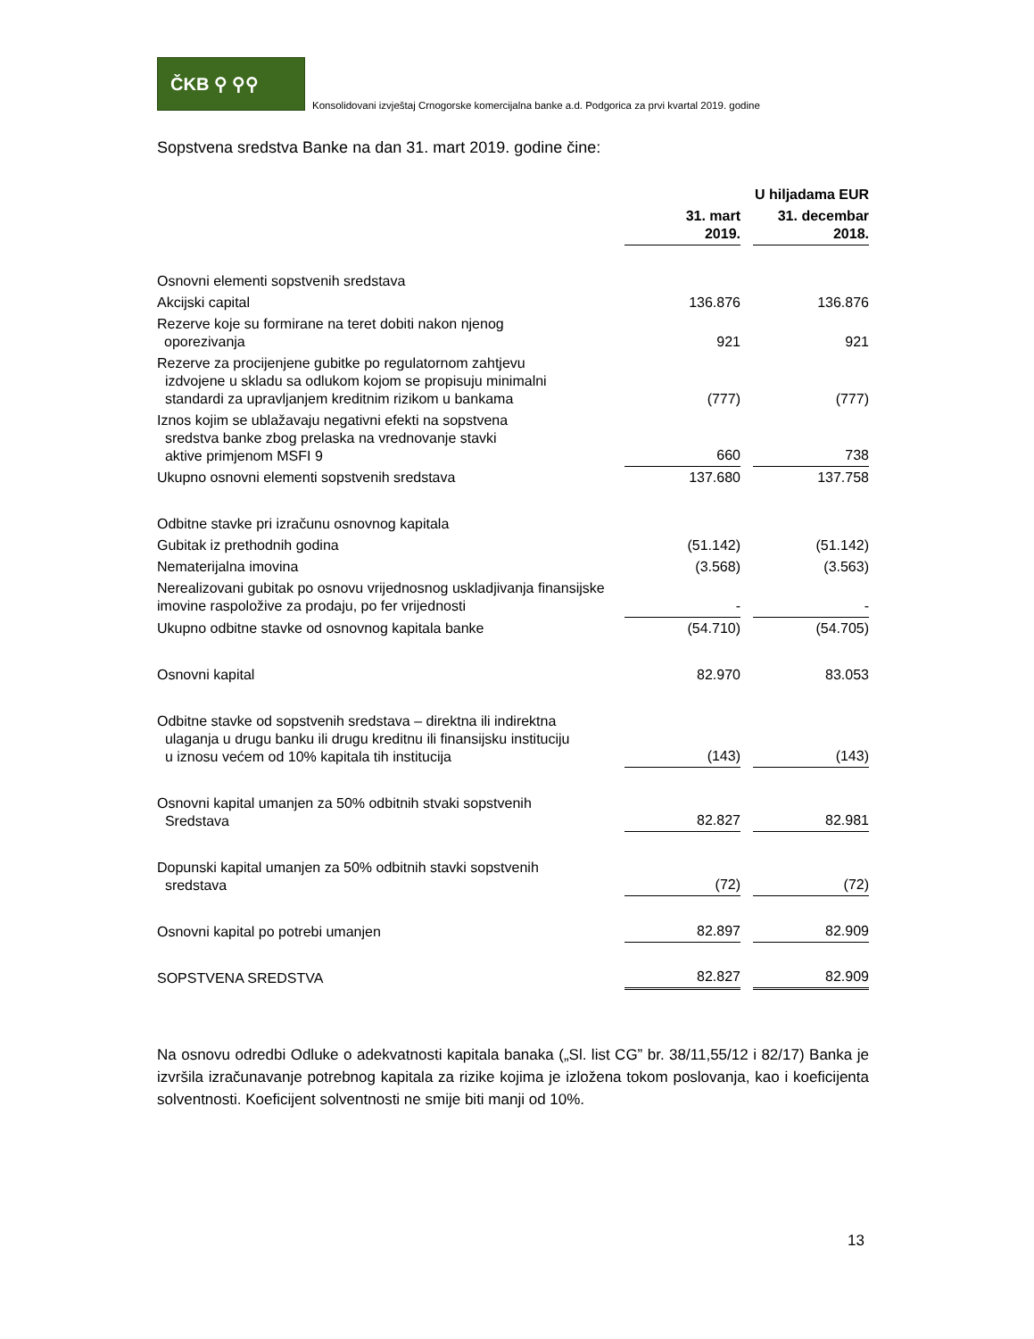ČKB ⚲ ⚲⚲
Konsolidovani izvještaj Crnogorske komercijalna banke a.d. Podgorica za prvi kvartal 2019. godine
Sopstvena sredstva Banke na dan 31. mart 2019. godine čine:
| | | | U hiljadama EUR |
| | 31. mart 2019. | | 31. decembar 2018. |
| Osnovni elementi sopstvenih sredstava | | | |
| Akcijski capital | 136.876 | | 136.876 |
| Rezerve koje su formirane na teret dobiti nakon njenog oporezivanja | 921 | | 921 |
| Rezerve za procijenjene gubitke po regulatornom zahtjevu izdvojene u skladu sa odlukom kojom se propisuju minimalni standardi za upravljanjem kreditnim rizikom u bankama | (777) | | (777) |
| Iznos kojim se ublažavaju negativni efekti na sopstvena sredstva banke zbog prelaska na vrednovanje stavki aktive primjenom MSFI 9 | 660 | | 738 |
| Ukupno osnovni elementi sopstvenih sredstava | 137.680 | | 137.758 |
| Odbitne stavke pri izračunu osnovnog kapitala | | | |
| Gubitak iz prethodnih godina | (51.142) | | (51.142) |
| Nematerijalna imovina | (3.568) | | (3.563) |
| Nerealizovani gubitak po osnovu vrijednosnog uskladjivanja finansijske imovine raspoložive za prodaju, po fer vrijednosti | - | | - |
| Ukupno odbitne stavke od osnovnog kapitala banke | (54.710) | | (54.705) |
| Osnovni kapital | 82.970 | | 83.053 |
| Odbitne stavke od sopstvenih sredstava – direktna ili indirektna ulaganja u drugu banku ili drugu kreditnu ili finansijsku instituciju u iznosu većem od 10% kapitala tih institucija | (143) | | (143) |
| Osnovni kapital umanjen za 50% odbitnih stvaki sopstvenih Sredstava | 82.827 | | 82.981 |
| Dopunski kapital umanjen za 50% odbitnih stavki sopstvenih sredstava | (72) | | (72) |
| Osnovni kapital po potrebi umanjen | 82.897 | | 82.909 |
| SOPSTVENA SREDSTVA | 82.827 | | 82.909 |
Na osnovu odredbi Odluke o adekvatnosti kapitala banaka („Sl. list CG” br. 38/11,55/12 i 82/17) Banka je izvršila izračunavanje potrebnog kapitala za rizike kojima je izložena tokom poslovanja, kao i koeficijenta solventnosti. Koeficijent solventnosti ne smije biti manji od 10%.
13